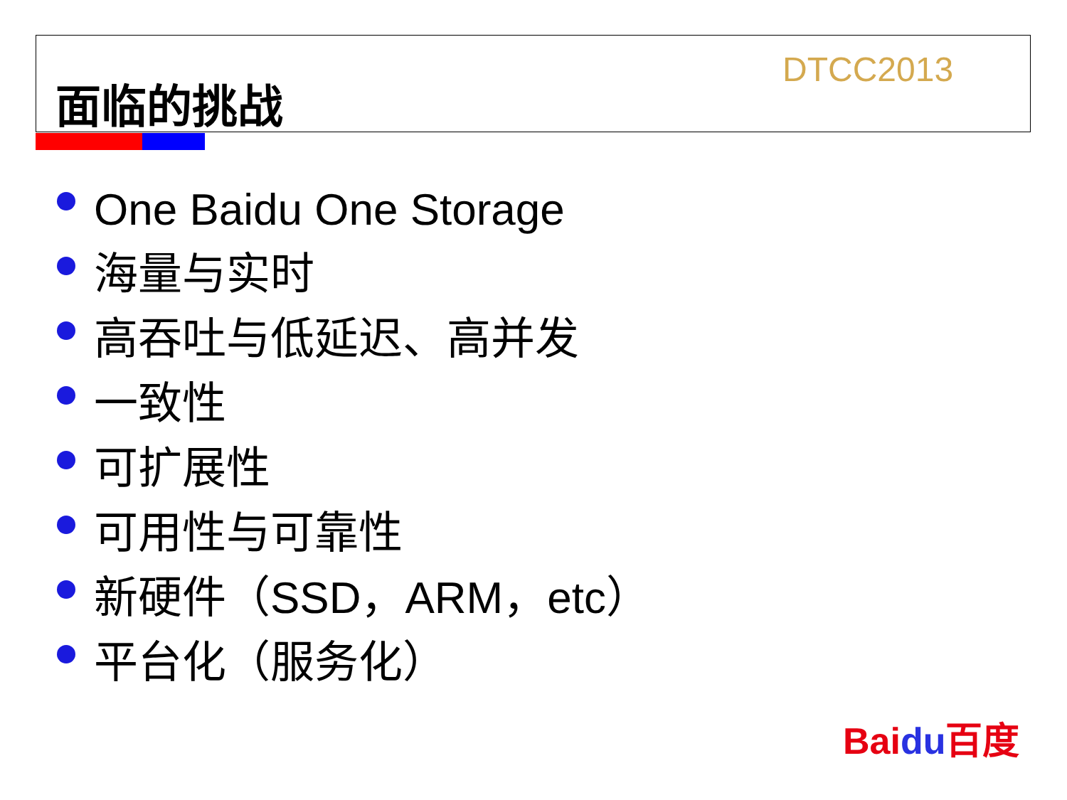面临的挑战 DTCC2013
One Baidu One Storage
海量与实时
高吞吐与低延迟、高并发
一致性
可扩展性
可用性与可靠性
新硬件（SSD，ARM，etc）
平台化（服务化）
Baidu百度